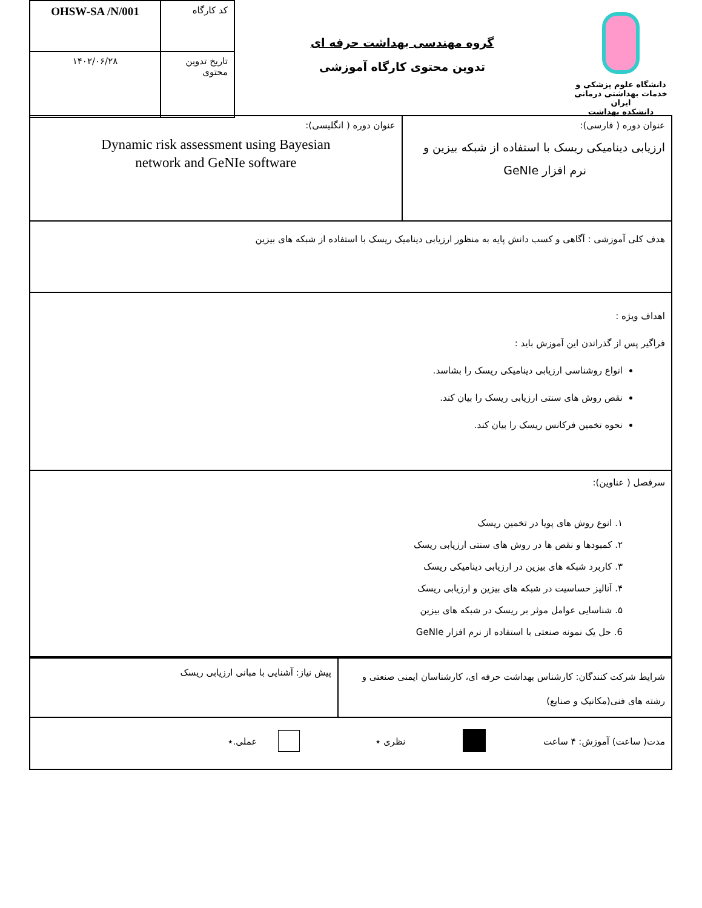دانشگاه علوم پزشکی و خدمات بهداشتی درمانی ایران
دانشکده بهداشت
گروه مهندسی بهداشت حرفه ای
تدوین محتوی کارگاه آموزشی
| کد کارگاه | OHSW-SA /N/001 |
| تاریخ تدوین محتوی | ۱۴۰۲/۰۶/۲۸ |
| عنوان دوره ( فارسی): ارزیابی دینامیکی ریسک با استفاده از شبکه بیزین و نرم افزار GeNIe | عنوان دوره ( انگلیسی): Dynamic risk assessment using Bayesian network and GeNIe software |
| هدف کلی آموزشی : آگاهی و کسب دانش پایه به منظور ارزیابی دینامیک ریسک با استفاده از شبکه های بیزین | |
| اهداف ویژه : فراگیر پس از گذراندن این آموزش باید : انواع روشناسی ارزیابی دینامیکی ریسک را بشاسد. نقص روش های سنتی ارزیابی ریسک را بیان کند. نحوه تخمین فرکانس ریسک را بیان کند. | |
| سرفصل ( عناوین): ۱. انوع روش های پویا در تخمین ریسک ۲. کمبودها و نقص ها در روش های سنتی ارزیابی ریسک ۳. کاربرد شبکه های بیزین در ارزیابی دینامیکی ریسک ۴. آنالیز حساسیت در شبکه های بیزین و ارزیابی ریسک ۵. شناسایی عوامل موثر بر ریسک در شبکه های بیزین 6. حل یک نمونه صنعتی با استفاده از نرم افزار GeNIe | |
| شرایط شرکت کنندگان: کارشناس بهداشت حرفه ای، کارشناسان ایمنی صنعتی و رشته های فنی(مکانیک و صنایع) | پیش نیاز: آشنایی با مبانی ارزیابی ریسک |
| مدت( ساعت) آموزش: ۴ ساعت نظری ٭ عملی.٭ | |